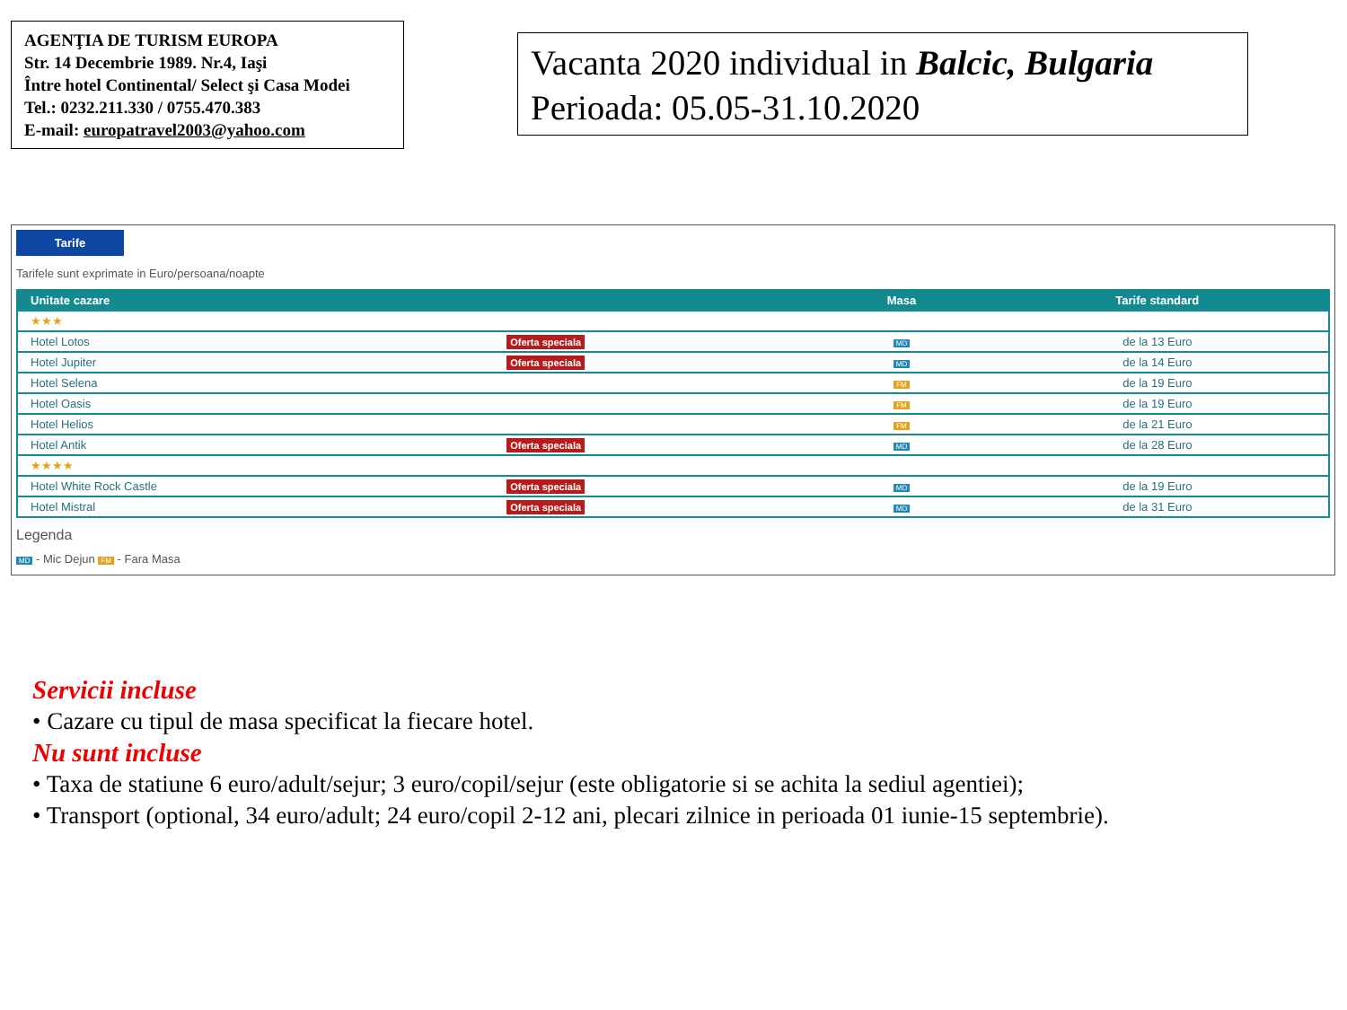AGENŢIA DE TURISM EUROPA
Str. 14 Decembrie 1989. Nr.4, Iaşi
Între hotel Continental/ Select şi Casa Modei
Tel.: 0232.211.330 / 0755.470.383
E-mail: europatravel2003@yahoo.com
Vacanta 2020 individual in Balcic, Bulgaria
Perioada: 05.05-31.10.2020
Tarife
Tarifele sunt exprimate in Euro/persoana/noapte
| Unitate cazare | | Masa | Tarife standard |
| --- | --- | --- | --- |
| ★★★ | | | |
| Hotel Lotos | Oferta speciala | MD | de la 13 Euro |
| Hotel Jupiter | Oferta speciala | MD | de la 14 Euro |
| Hotel Selena | | FM | de la 19 Euro |
| Hotel Oasis | | FM | de la 19 Euro |
| Hotel Helios | | FM | de la 21 Euro |
| Hotel Antik | Oferta speciala | MD | de la 28 Euro |
| ★★★★ | | | |
| Hotel White Rock Castle | Oferta speciala | MD | de la 19 Euro |
| Hotel Mistral | Oferta speciala | MD | de la 31 Euro |
Legenda
MD - Mic Dejun FM - Fara Masa
Servicii incluse
• Cazare cu tipul de masa specificat la fiecare hotel.
Nu sunt incluse
• Taxa de statiune 6 euro/adult/sejur; 3 euro/copil/sejur (este obligatorie si se achita la sediul agentiei);
• Transport (optional, 34 euro/adult; 24 euro/copil 2-12 ani, plecari zilnice in perioada 01 iunie-15 septembrie).